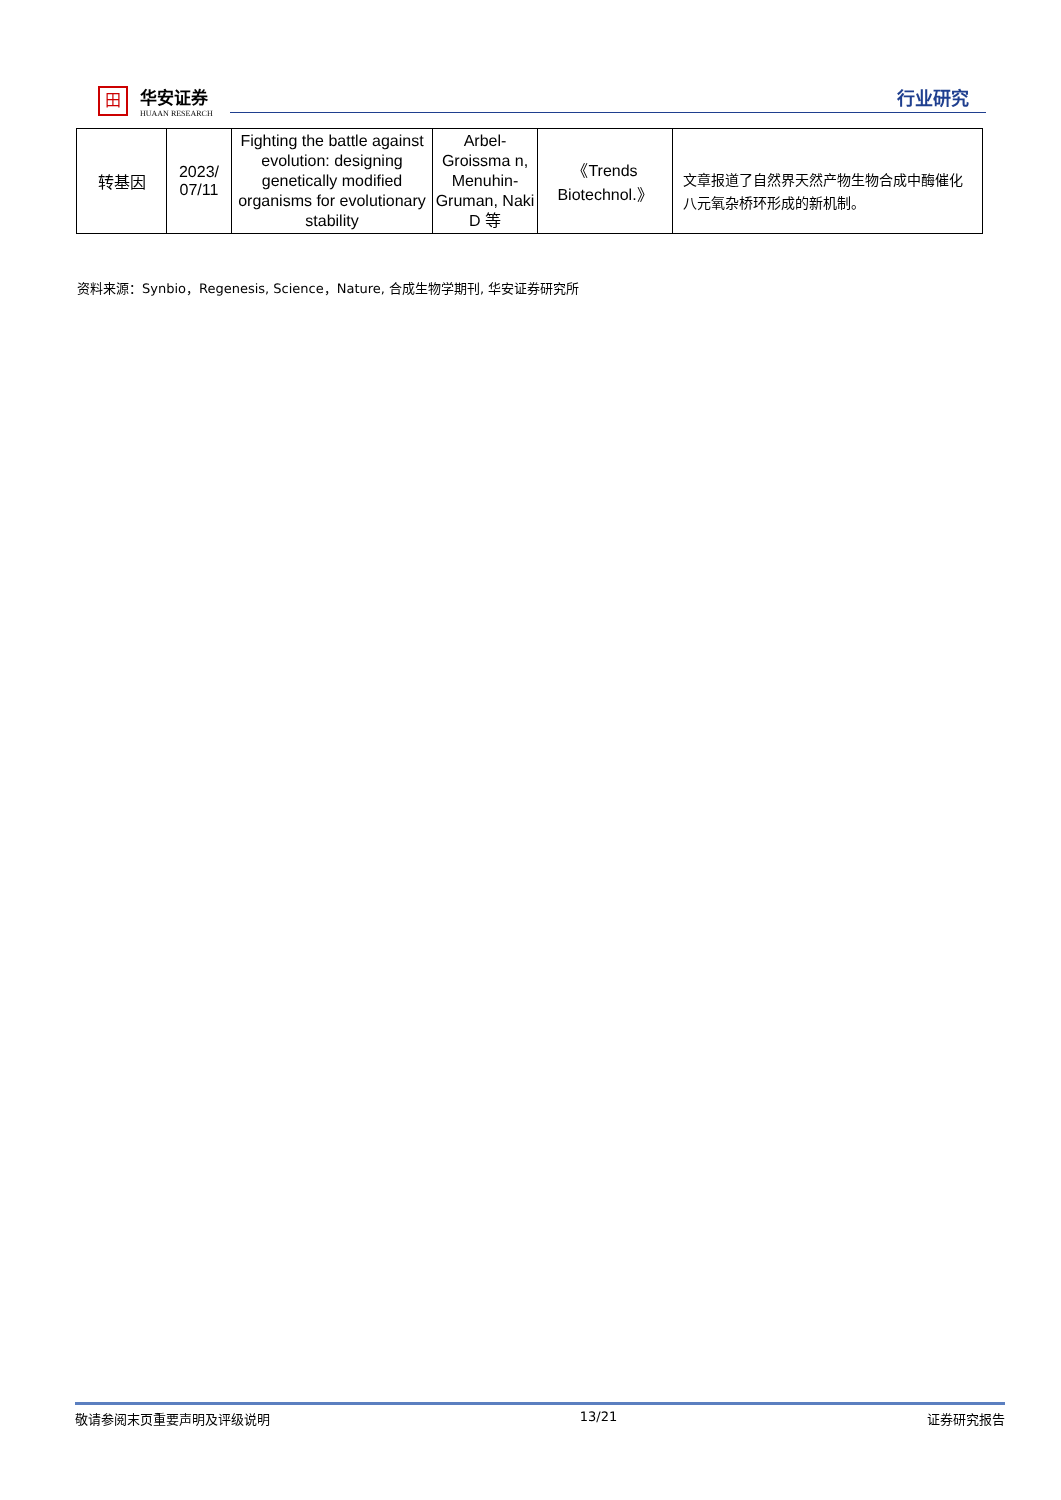田
华安证券
HUAAN RESEARCH
行业研究
| 转基因 | 2023/ 07/11 | Fighting the battle against evolution: designing genetically modified organisms for evolutionary stability | Arbel-Groissma n, Menuhin-Gruman, Naki D 等 | 《Trends Biotechnol.》 | 文章报道了自然界天然产物生物合成中酶催化八元氧杂桥环形成的新机制。 |
资料来源：Synbio，Regenesis, Science，Nature, 合成生物学期刊, 华安证券研究所
敬请参阅末页重要声明及评级说明 13/21 证券研究报告